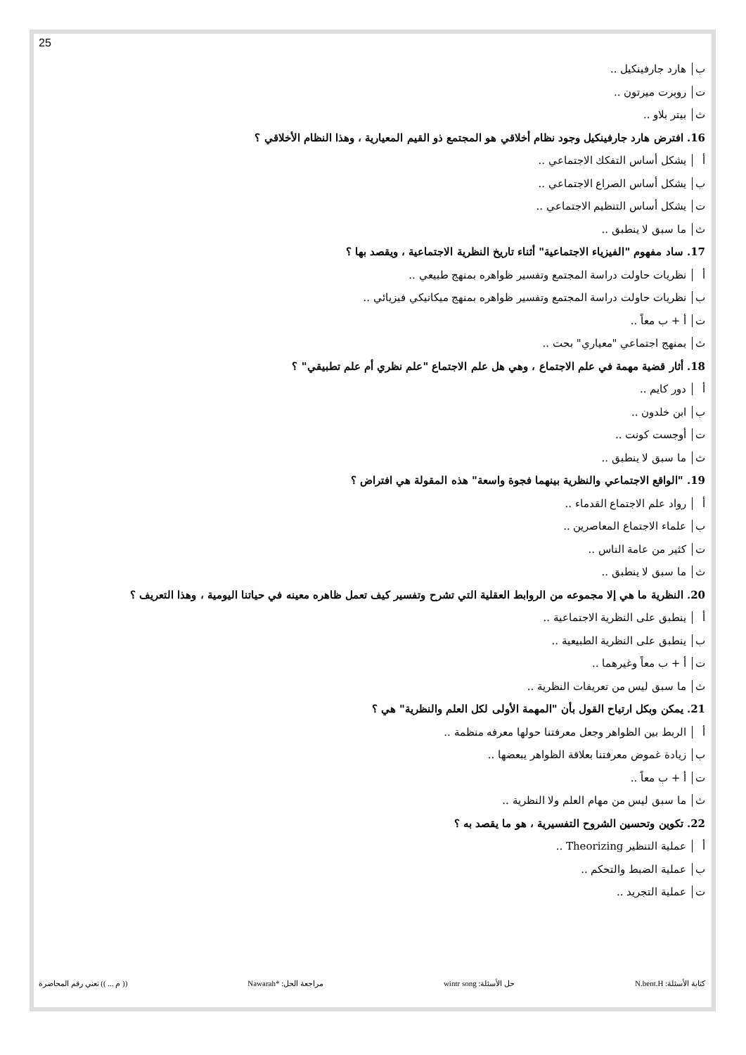25
ب هارد جارفينكيل ..
ت روبرت ميرتون ..
ث بيتر بلاو ..
16. افترض هارد جارفينكيل وجود نظام أخلاقي هو المجتمع ذو القيم المعيارية ، وهذا النظام الأخلاقي ؟
أ يشكل أساس التفكك الاجتماعي ..
ب يشكل أساس الصراع الاجتماعي ..
ت يشكل أساس التنظيم الاجتماعي ..
ث ما سبق لا ينطبق ..
17. ساد مفهوم "الفيزياء الاجتماعية" أثناء تاريخ النظرية الاجتماعية ، ويقصد بها ؟
أ نظريات حاولت دراسة المجتمع وتفسير ظواهره بمنهج طبيعي ..
ب نظريات حاولت دراسة المجتمع وتفسير ظواهره بمنهج ميكانيكي فيزيائي ..
ت أ + ب معاً ..
ث بمنهج اجتماعي "معياري" بحت ..
18. أثار قضية مهمة في علم الاجتماع ، وهي هل علم الاجتماع "علم نظري أم علم تطبيقي" ؟
أ دور كايم ..
ب ابن خلدون ..
ت أوجست كونت ..
ث ما سبق لا ينطبق ..
19. "الواقع الاجتماعي والنظرية بينهما فجوة واسعة" هذه المقولة هي افتراض ؟
أ رواد علم الاجتماع القدماء ..
ب علماء الاجتماع المعاصرين ..
ت كثير من عامة الناس ..
ث ما سبق لا ينطبق ..
20. النظرية ما هي إلا مجموعه من الروابط العقلية التي تشرح وتفسير كيف تعمل ظاهره معينه في حياتنا اليومية ، وهذا التعريف ؟
أ ينطبق على النظرية الاجتماعية ..
ب ينطبق على النظرية الطبيعية ..
ت أ + ب معاً وغيرهما ..
ث ما سبق ليس من تعريفات النظرية ..
21. يمكن وبكل ارتياح القول بأن "المهمة الأولى لكل العلم والنظرية" هي ؟
أ الربط بين الظواهر وجعل معرفتنا حولها معرفه منظمة ..
ب زيادة غموض معرفتنا بعلاقة الظواهر يبعضها ..
ت أ + ب معاً ..
ث ما سبق ليس من مهام العلم ولا النظرية ..
22. تكوين وتحسين الشروح التفسيرية ، هو ما يقصد به ؟
أ عملية التنظير Theorizing ..
ب عملية الضبط والتحكم ..
ت عملية التجريد ..
كتابة الأسئلة: N.bent.H حل الأسئلة: wintr song مراجعة الحل: *Nawarah (( م ... )) تعني رقم المحاضرة